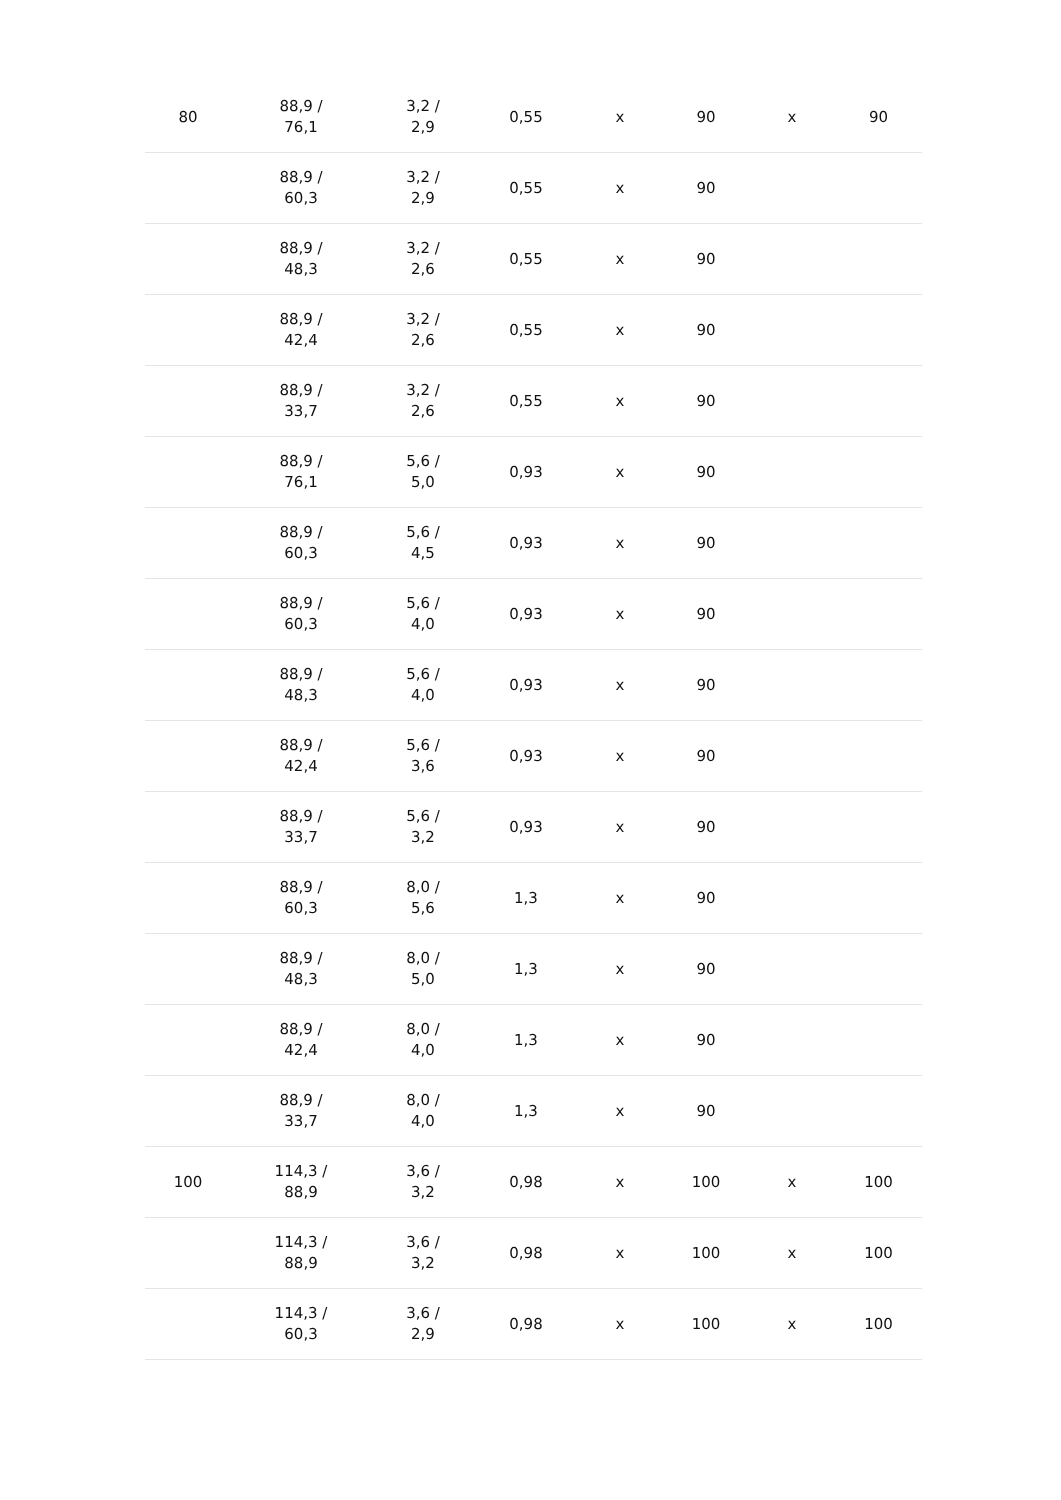| 80 | 88,9 / 76,1 | 3,2 / 2,9 | 0,55 | x | 90 | x | 90 |
| | 88,9 / 60,3 | 3,2 / 2,9 | 0,55 | x | 90 | | |
| | 88,9 / 48,3 | 3,2 / 2,6 | 0,55 | x | 90 | | |
| | 88,9 / 42,4 | 3,2 / 2,6 | 0,55 | x | 90 | | |
| | 88,9 / 33,7 | 3,2 / 2,6 | 0,55 | x | 90 | | |
| | 88,9 / 76,1 | 5,6 / 5,0 | 0,93 | x | 90 | | |
| | 88,9 / 60,3 | 5,6 / 4,5 | 0,93 | x | 90 | | |
| | 88,9 / 60,3 | 5,6 / 4,0 | 0,93 | x | 90 | | |
| | 88,9 / 48,3 | 5,6 / 4,0 | 0,93 | x | 90 | | |
| | 88,9 / 42,4 | 5,6 / 3,6 | 0,93 | x | 90 | | |
| | 88,9 / 33,7 | 5,6 / 3,2 | 0,93 | x | 90 | | |
| | 88,9 / 60,3 | 8,0 / 5,6 | 1,3 | x | 90 | | |
| | 88,9 / 48,3 | 8,0 / 5,0 | 1,3 | x | 90 | | |
| | 88,9 / 42,4 | 8,0 / 4,0 | 1,3 | x | 90 | | |
| | 88,9 / 33,7 | 8,0 / 4,0 | 1,3 | x | 90 | | |
| 100 | 114,3 / 88,9 | 3,6 / 3,2 | 0,98 | x | 100 | x | 100 |
| | 114,3 / 88,9 | 3,6 / 3,2 | 0,98 | x | 100 | x | 100 |
| | 114,3 / 60,3 | 3,6 / 2,9 | 0,98 | x | 100 | x | 100 |